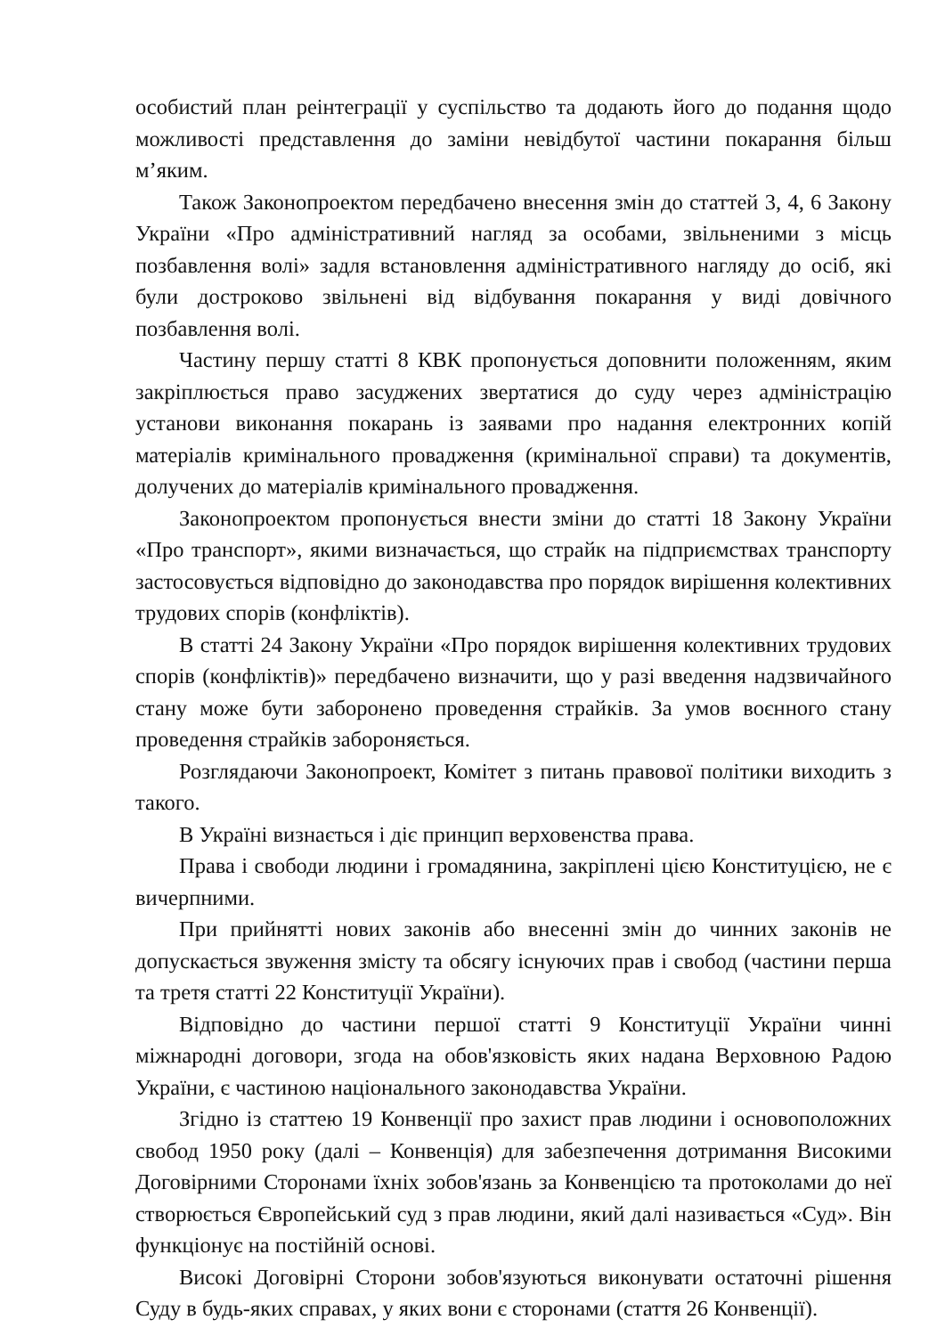особистий план реінтеграції у суспільство та додають його до подання щодо можливості представлення до заміни невідбутої частини покарання більш м’яким.
Також Законопроектом передбачено внесення змін до статтей 3, 4, 6 Закону України «Про адміністративний нагляд за особами, звільненими з місць позбавлення волі» задля встановлення адміністративного нагляду до осіб, які були достроково звільнені від відбування покарання у виді довічного позбавлення волі.
Частину першу статті 8 КВК пропонується доповнити положенням, яким закріплюється право засуджених звертатися до суду через адміністрацію установи виконання покарань із заявами про надання електронних копій матеріалів кримінального провадження (кримінальної справи) та документів, долучених до матеріалів кримінального провадження.
Законопроектом пропонується внести зміни до статті 18 Закону України «Про транспорт», якими визначається, що страйк на підприємствах транспорту застосовується відповідно до законодавства про порядок вирішення колективних трудових спорів (конфліктів).
В статті 24 Закону України «Про порядок вирішення колективних трудових спорів (конфліктів)» передбачено визначити, що у разі введення надзвичайного стану може бути заборонено проведення страйків. За умов воєнного стану проведення страйків забороняється.
Розглядаючи Законопроект, Комітет з питань правової політики виходить з такого.
В Україні визнається і діє принцип верховенства права.
Права і свободи людини і громадянина, закріплені цією Конституцією, не є вичерпними.
При прийнятті нових законів або внесенні змін до чинних законів не допускається звуження змісту та обсягу існуючих прав і свобод (частини перша та третя статті 22 Конституції України).
Відповідно до частини першої статті 9 Конституції України чинні міжнародні договори, згода на обов'язковість яких надана Верховною Радою України, є частиною національного законодавства України.
Згідно із статтею 19 Конвенції про захист прав людини і основоположних свобод 1950 року (далі – Конвенція) для забезпечення дотримання Високими Договірними Сторонами їхніх зобов'язань за Конвенцією та протоколами до неї створюється Європейський суд з прав людини, який далі називається «Суд». Він функціонує на постійній основі.
Високі Договірні Сторони зобов'язуються виконувати остаточні рішення Суду в будь-яких справах, у яких вони є сторонами (стаття 26 Конвенції).